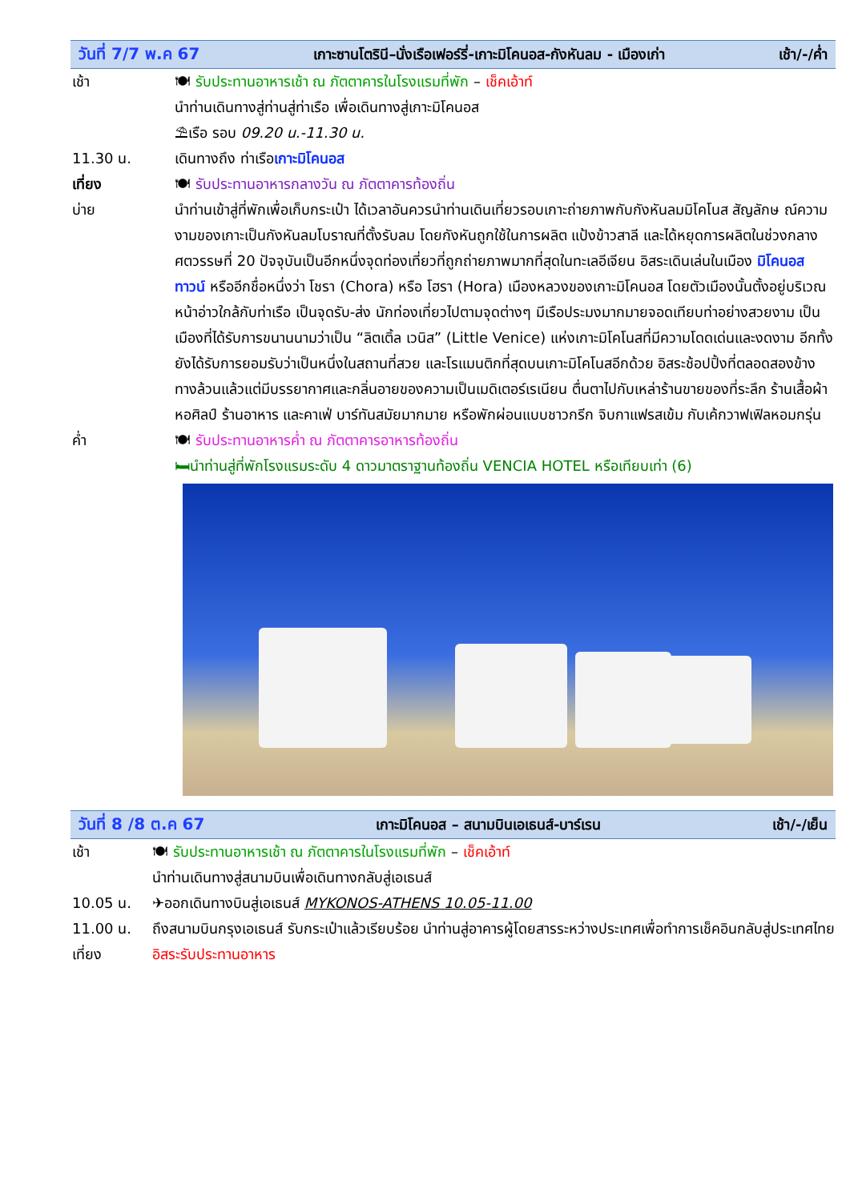วันที่ 7/7 พ.ค 67 เกาะซานโตรินี–นั่งเรือเฟอร์รี่-เกาะมิโคนอส-กังหันลม - เมืองเก่า เช้า/-/ค่ำ
เช้า 🍽 รับประทานอาหารเช้า ณ ภัตตาคารในโรงแรมที่พัก – เช็คเอ้าท์
นำท่านเดินทางสู่ท่านสู่ท่าเรือ เพื่อเดินทางสู่เกาะมิโคนอส
⛱เรือ รอบ 09.20 น.-11.30 น.
11.30 น. เดินทางถึง ท่าเรือเกาะมิโคนอส
เที่ยง 🍽 รับประทานอาหารกลางวัน ณ ภัตตาคารท้องถิ่น
บ่าย นำท่านเข้าสู่ที่พักเพื่อเก็บกระเป๋า ได้เวลาอันควรนำท่านเดินเที่ยวรอบเกาะถ่ายภาพกับกังหันลมมิโคโนส สัญลักษ ณ์ความงามของเกาะเป็นกังหันลมโบราณที่ตั้งรับลม โดยกังหันถูกใช้ในการผลิต แป้งข้าวสาลี และได้หยุดการผลิตในช่วงกลางศตวรรษที่ 20 ปัจจุบันเป็นอีกหนึ่งจุดท่องเที่ยวที่ถูกถ่ายภาพมากที่สุดในทะเลอีเจียน อิสระเดินเล่นในเมือง มิโคนอส ทาวน์ หรืออีกชื่อหนึ่งว่า โชรา (Chora) หรือ โฮรา (Hora) เมืองหลวงของเกาะมิโคนอส โดยตัวเมืองนั้นตั้งอยู่บริเวณหน้าอ่าวใกล้กับท่าเรือ เป็นจุดรับ-ส่ง นักท่องเที่ยวไปตามจุดต่างๆ มีเรือประมงมากมายจอดเทียบท่าอย่างสวยงาม เป็นเมืองที่ได้รับการขนานนามว่าเป็น “ลิตเติ้ล เวนิส” (Little Venice) แห่งเกาะมิโคโนสที่มีความโดดเด่นและงดงาม อีกทั้งยังได้รับการยอมรับว่าเป็นหนึ่งในสถานที่สวย และโรแมนติกที่สุดบนเกาะมิโคโนสอีกด้วย อิสระช้อปปิ้งที่ตลอดสองข้างทางล้วนแล้วแต่มีบรรยากาศและกลิ่นอายของความเป็นเมดิเตอร์เรเนียน ตื่นตาไปกับเหล่าร้านขายของที่ระลึก ร้านเสื้อผ้า หอศิลป์ ร้านอาหาร และคาเฟ่ บาร์ทันสมัยมากมาย หรือพักผ่อนแบบชาวกรีก จิบกาแฟรสเข้ม กับเค้กวาฟเฟิลหอมกรุ่น
ค่ำ 🍽 รับประทานอาหารค่ำ ณ ภัตตาคารอาหารท้องถิ่น
🛏นำท่านสู่ที่พักโรงแรมระดับ 4 ดาวมาตราฐานท้องถิ่น VENCIA HOTEL หรือเทียบเท่า (6)
วันที่ 8 /8 ต.ค 67 เกาะมิโคนอส – สนามบินเอเธนส์-บาร์เรน เช้า/-/เย็น
เช้า 🍽 รับประทานอาหารเช้า ณ ภัตตาคารในโรงแรมที่พัก – เช็คเอ้าท์
นำท่านเดินทางสู่สนามบินเพื่อเดินทางกลับสู่เอเธนส์
10.05 น. ✈ออกเดินทางบินสู่เอเธนส์ MYKONOS-ATHENS 10.05-11.00
11.00 น. ถึงสนามบินกรุงเอเธนส์ รับกระเป๋าแล้วเรียบร้อย นำท่านสู่อาคารผู้โดยสารระหว่างประเทศเพื่อทำการเช็คอินกลับสู่ประเทศไทย
เที่ยง อิสระรับประทานอาหาร